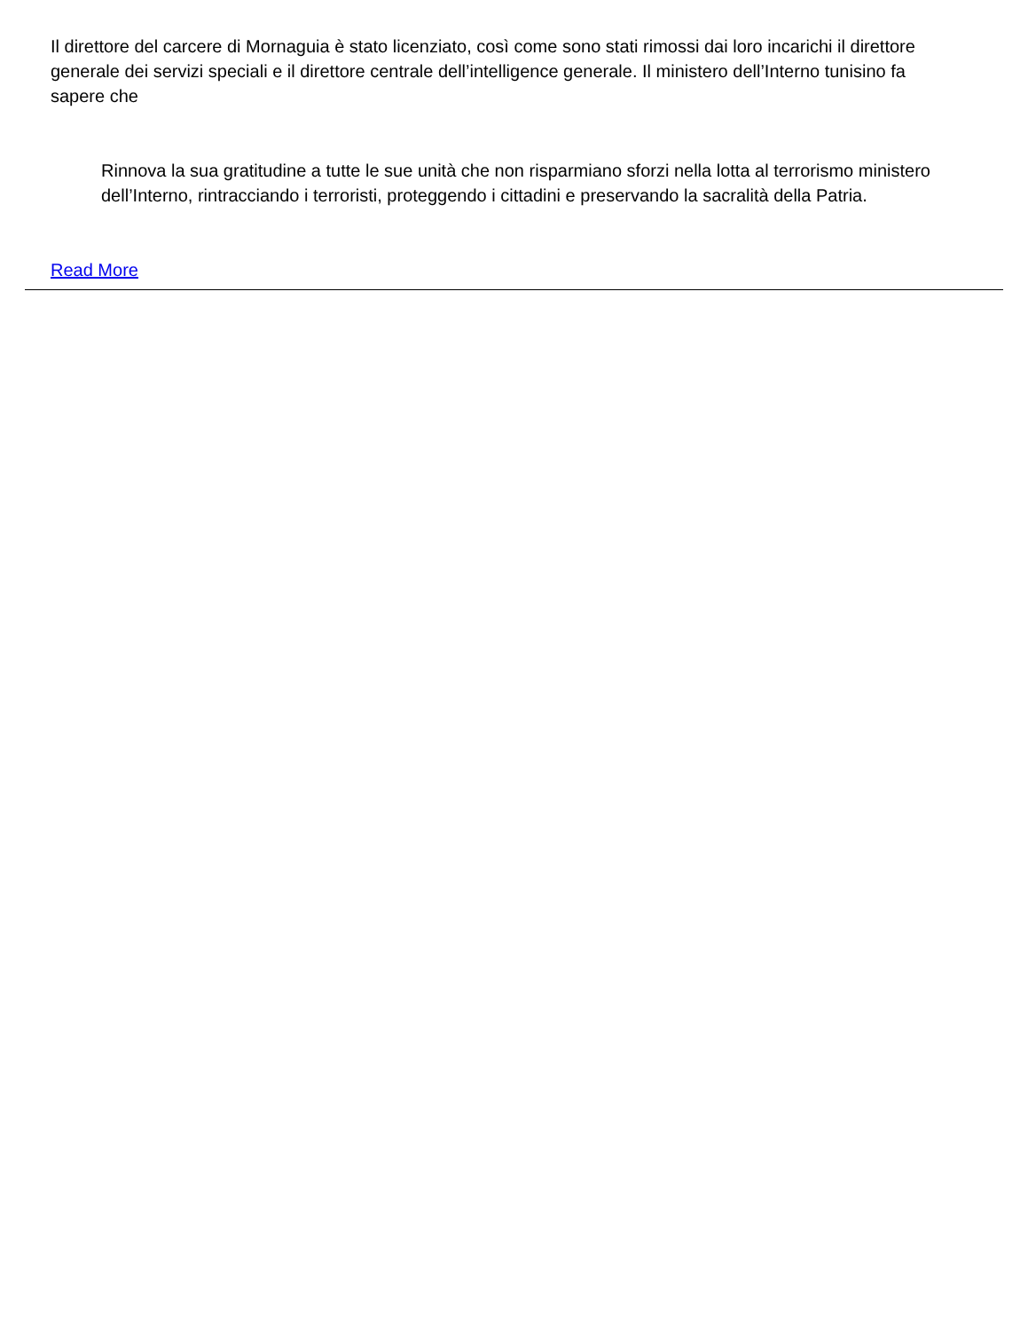Il direttore del carcere di Mornaguia è stato licenziato, così come sono stati rimossi dai loro incarichi il direttore generale dei servizi speciali e il direttore centrale dell’intelligence generale. Il ministero dell’Interno tunisino fa sapere che
Rinnova la sua gratitudine a tutte le sue unità che non risparmiano sforzi nella lotta al terrorismo ministero dell’Interno, rintracciando i terroristi, proteggendo i cittadini e preservando la sacralità della Patria.
Read More